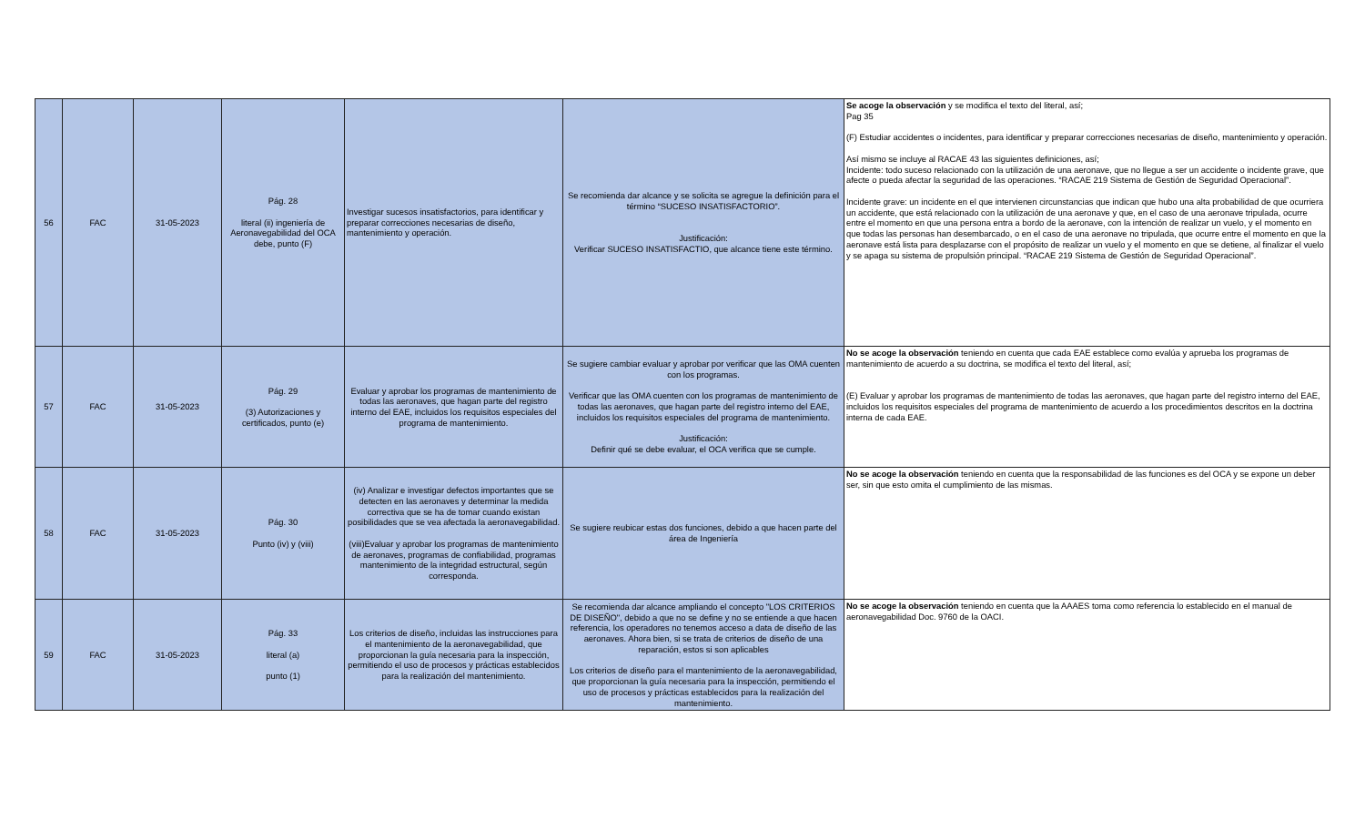| 56 | FAC | 31-05-2023 | Pág. 28 literal (ii) ingeniería de Aeronavegabilidad del OCA debe, punto (F) | Investigar sucesos insatisfactorios, para identificar y preparar correcciones necesarias de diseño, mantenimiento y operación. | Se recomienda dar alcance y se solicita se agregue la definición para el término “SUCESO INSATISFACTORIO”. Justificación: Verificar SUCESO INSATISFACTIO, que alcance tiene este término. | Se acoge la observación y se modifica el texto del literal, así; Pag 35 (F) Estudiar accidentes o incidentes, para identificar y preparar correcciones necesarias de diseño, mantenimiento y operación. Así mismo se incluye al RACAE 43 las siguientes definiciones, así; Incidente: todo suceso relacionado con la utilización de una aeronave, que no llegue a ser un accidente o incidente grave, que afecte o pueda afectar la seguridad de las operaciones. “RACAE 219 Sistema de Gestión de Seguridad Operacional”. Incidente grave: un incidente en el que intervienen circunstancias que indican que hubo una alta probabilidad de que ocurriera un accidente, que está relacionado con la utilización de una aeronave y que, en el caso de una aeronave tripulada, ocurre entre el momento en que una persona entra a bordo de la aeronave, con la intención de realizar un vuelo, y el momento en que todas las personas han desembarcado, o en el caso de una aeronave no tripulada, que ocurre entre el momento en que la aeronave está lista para desplazarse con el propósito de realizar un vuelo y el momento en que se detiene, al finalizar el vuelo y se apaga su sistema de propulsión principal. “RACAE 219 Sistema de Gestión de Seguridad Operacional”. |
| 57 | FAC | 31-05-2023 | Pág. 29 (3) Autorizaciones y certificados, punto (e) | Evaluar y aprobar los programas de mantenimiento de todas las aeronaves, que hagan parte del registro interno del EAE, incluidos los requisitos especiales del programa de mantenimiento. | Se sugiere cambiar evaluar y aprobar por verificar que las OMA cuenten con los programas. Verificar que las OMA cuenten con los programas de mantenimiento de todas las aeronaves, que hagan parte del registro interno del EAE, incluidos los requisitos especiales del programa de mantenimiento. Justificación: Definir qué se debe evaluar, el OCA verifica que se cumple. | No se acoge la observación teniendo en cuenta que cada EAE establece como evalúa y aprueba los programas de mantenimiento de acuerdo a su doctrina, se modifica el texto del literal, así; (E) Evaluar y aprobar los programas de mantenimiento de todas las aeronaves, que hagan parte del registro interno del EAE, incluidos los requisitos especiales del programa de mantenimiento de acuerdo a los procedimientos descritos en la doctrina interna de cada EAE. |
| 58 | FAC | 31-05-2023 | Pág. 30 Punto (iv) y (viii) | (iv) Analizar e investigar defectos importantes que se detecten en las aeronaves y determinar la medida correctiva que se ha de tomar cuando existan posibilidades que se vea afectada la aeronavegabilidad. (viii)Evaluar y aprobar los programas de mantenimiento de aeronaves, programas de confiabilidad, programas mantenimiento de la integridad estructural, según corresponda. | Se sugiere reubicar estas dos funciones, debido a que hacen parte del área de Ingeniería | No se acoge la observación teniendo en cuenta que la responsabilidad de las funciones es del OCA y se expone un deber ser, sin que esto omita el cumplimiento de las mismas. |
| 59 | FAC | 31-05-2023 | Pág. 33 literal (a) punto (1) | Los criterios de diseño, incluidas las instrucciones para el mantenimiento de la aeronavegabilidad, que proporcionan la guía necesaria para la inspección, permitiendo el uso de procesos y prácticas establecidos para la realización del mantenimiento. | Se recomienda dar alcance ampliando el concepto "LOS CRITERIOS DE DISEÑO", debido a que no se define y no se entiende a que hacen referencia, los operadores no tenemos acceso a data de diseño de las aeronaves. Ahora bien, si se trata de criterios de diseño de una reparación, estos si son aplicables Los criterios de diseño para el mantenimiento de la aeronavegabilidad, que proporcionan la guía necesaria para la inspección, permitiendo el uso de procesos y prácticas establecidos para la realización del mantenimiento. | No se acoge la observación teniendo en cuenta que la AAAES toma como referencia lo establecido en el manual de aeronavegabilidad Doc. 9760 de la OACI. |